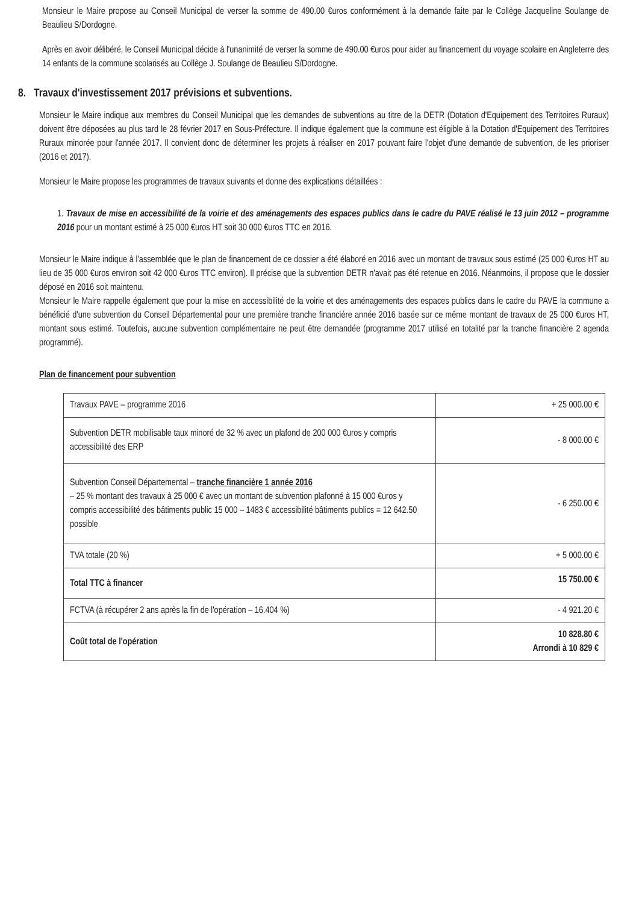Monsieur le Maire propose au Conseil Municipal de verser la somme de 490.00 €uros conformément à la demande faite par le Collège Jacqueline Soulange de Beaulieu S/Dordogne.
Après en avoir délibéré, le Conseil Municipal décide à l'unanimité de verser la somme de 490.00 €uros pour aider au financement du voyage scolaire en Angleterre des 14 enfants de la commune scolarisés au Collège J. Soulange de Beaulieu S/Dordogne.
8. Travaux d'investissement 2017 prévisions et subventions.
Monsieur le Maire indique aux membres du Conseil Municipal que les demandes de subventions au titre de la DETR (Dotation d'Equipement des Territoires Ruraux) doivent être déposées au plus tard le 28 février 2017 en Sous-Préfecture. Il indique également que la commune est éligible à la Dotation d'Equipement des Territoires Ruraux minorée pour l'année 2017. Il convient donc de déterminer les projets à réaliser en 2017 pouvant faire l'objet d'une demande de subvention, de les prioriser (2016 et 2017).
Monsieur le Maire propose les programmes de travaux suivants et donne des explications détaillées :
1. Travaux de mise en accessibilité de la voirie et des aménagements des espaces publics dans le cadre du PAVE réalisé le 13 juin 2012 – programme 2016 pour un montant estimé à 25 000 €uros HT soit 30 000 €uros TTC en 2016.
Monsieur le Maire indique à l'assemblée que le plan de financement de ce dossier a été élaboré en 2016 avec un montant de travaux sous estimé (25 000 €uros HT au lieu de 35 000 €uros environ soit 42 000 €uros TTC environ). Il précise que la subvention DETR n'avait pas été retenue en 2016. Néanmoins, il propose que le dossier déposé en 2016 soit maintenu.
Monsieur le Maire rappelle également que pour la mise en accessibilité de la voirie et des aménagements des espaces publics dans le cadre du PAVE la commune a bénéficié d'une subvention du Conseil Départemental pour une première tranche financière année 2016 basée sur ce même montant de travaux de 25 000 €uros HT, montant sous estimé. Toutefois, aucune subvention complémentaire ne peut être demandée (programme 2017 utilisé en totalité par la tranche financière 2 agenda programmé).
Plan de financement pour subvention
| Travaux PAVE – programme 2016 | + 25 000.00 € |
| Subvention DETR mobilisable taux minoré de 32 % avec un plafond de 200 000 €uros y compris accessibilité des ERP | - 8 000.00 € |
| Subvention Conseil Départemental – tranche financière 1 année 2016 – 25 % montant des travaux à 25 000 € avec un montant de subvention plafonné à 15 000 €uros y compris accessibilité des bâtiments public 15 000 – 1483 € accessibilité bâtiments publics = 12 642.50 possible | - 6 250.00 € |
| TVA totale (20 %) | + 5 000.00 € |
| Total TTC à financer | 15 750.00 € |
| FCTVA (à récupérer 2 ans après la fin de l'opération – 16.404 %) | - 4 921.20 € |
| Coût total de l'opération | 10 828.80 € Arrondi à 10 829 € |